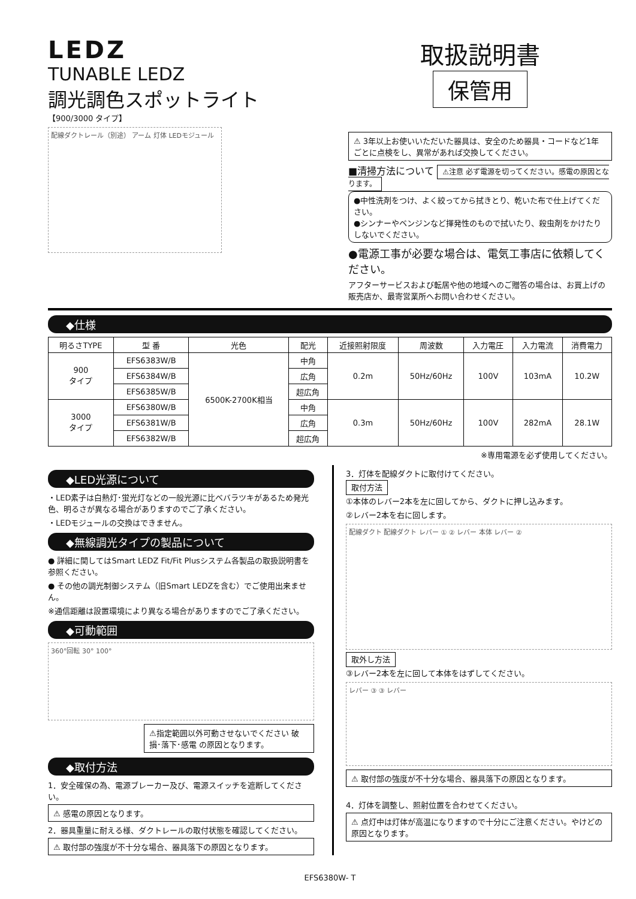LEDZ
TUNABLE LEDZ
調光調色スポットライト
【900/3000 タイプ】
配線ダクトレール（別途） アーム 灯体 LEDモジュール
取扱説明書
保管用
⚠ 3年以上お使いいただいた器具は、安全のため器具・コードなど1年ごとに点検をし、異常があれば交換してください。
■清掃方法について ⚠注意 必ず電源を切ってください。感電の原因となります。
●中性洗剤をつけ、よく絞ってから拭きとり、乾いた布で仕上げてください。
●シンナーやベンジンなど揮発性のもので拭いたり、殺虫剤をかけたりしないでください。
●電源工事が必要な場合は、電気工事店に依頼してください。
アフターサービスおよび転居や他の地域へのご贈答の場合は、お買上げの販売店か、最寄営業所へお問い合わせください。
◆仕様
| 明るさTYPE | 型 番 | 光色 | 配光 | 近接照射限度 | 周波数 | 入力電圧 | 入力電流 | 消費電力 |
| --- | --- | --- | --- | --- | --- | --- | --- | --- |
| 900 タイプ | EFS6383W/B | 6500K-2700K相当 | 中角 | 0.2m | 50Hz/60Hz | 100V | 103mA | 10.2W |
| | EFS6384W/B | | 広角 | | | | | |
| | EFS6385W/B | | 超広角 | | | | | |
| 3000 タイプ | EFS6380W/B | | 中角 | 0.3m | 50Hz/60Hz | 100V | 282mA | 28.1W |
| | EFS6381W/B | | 広角 | | | | | |
| | EFS6382W/B | | 超広角 | | | | | |
※専用電源を必ず使用してください。
◆LED光源について
・LED素子は白熱灯･蛍光灯などの一般光源に比べバラツキがあるため発光色、明るさが異なる場合がありますのでご了承ください。
・LEDモジュールの交換はできません。
◆無線調光タイプの製品について
● 詳細に関してはSmart LEDZ Fit/Fit Plusシステム各製品の取扱説明書を参照ください。
● その他の調光制御システム（旧Smart LEDZを含む）でご使用出来ません。
※通信距離は設置環境により異なる場合がありますのでご了承ください。
◆可動範囲
360°回転 30° 100°
⚠指定範囲以外可動させないでください 破損･落下･感電 の原因となります。
◆取付方法
1．安全確保の為、電源ブレーカー及び、電源スイッチを遮断してください。
⚠ 感電の原因となります。
2．器具重量に耐える様、ダクトレールの取付状態を確認してください。
⚠ 取付部の強度が不十分な場合、器具落下の原因となります。
3．灯体を配線ダクトに取付けてください。
取付方法
①本体のレバー2本を左に回してから、ダクトに押し込みます。
②レバー2本を右に回します。
配線ダクト 配線ダクト レバー ① ② レバー 本体 レバー ②
取外し方法
③レバー2本を左に回して本体をはずしてください。
レバー ③ ③ レバー
⚠ 取付部の強度が不十分な場合、器具落下の原因となります。
4．灯体を調整し、照射位置を合わせてください。
⚠ 点灯中は灯体が高温になりますので十分にご注意ください。やけどの原因となります。
EFS6380W- T